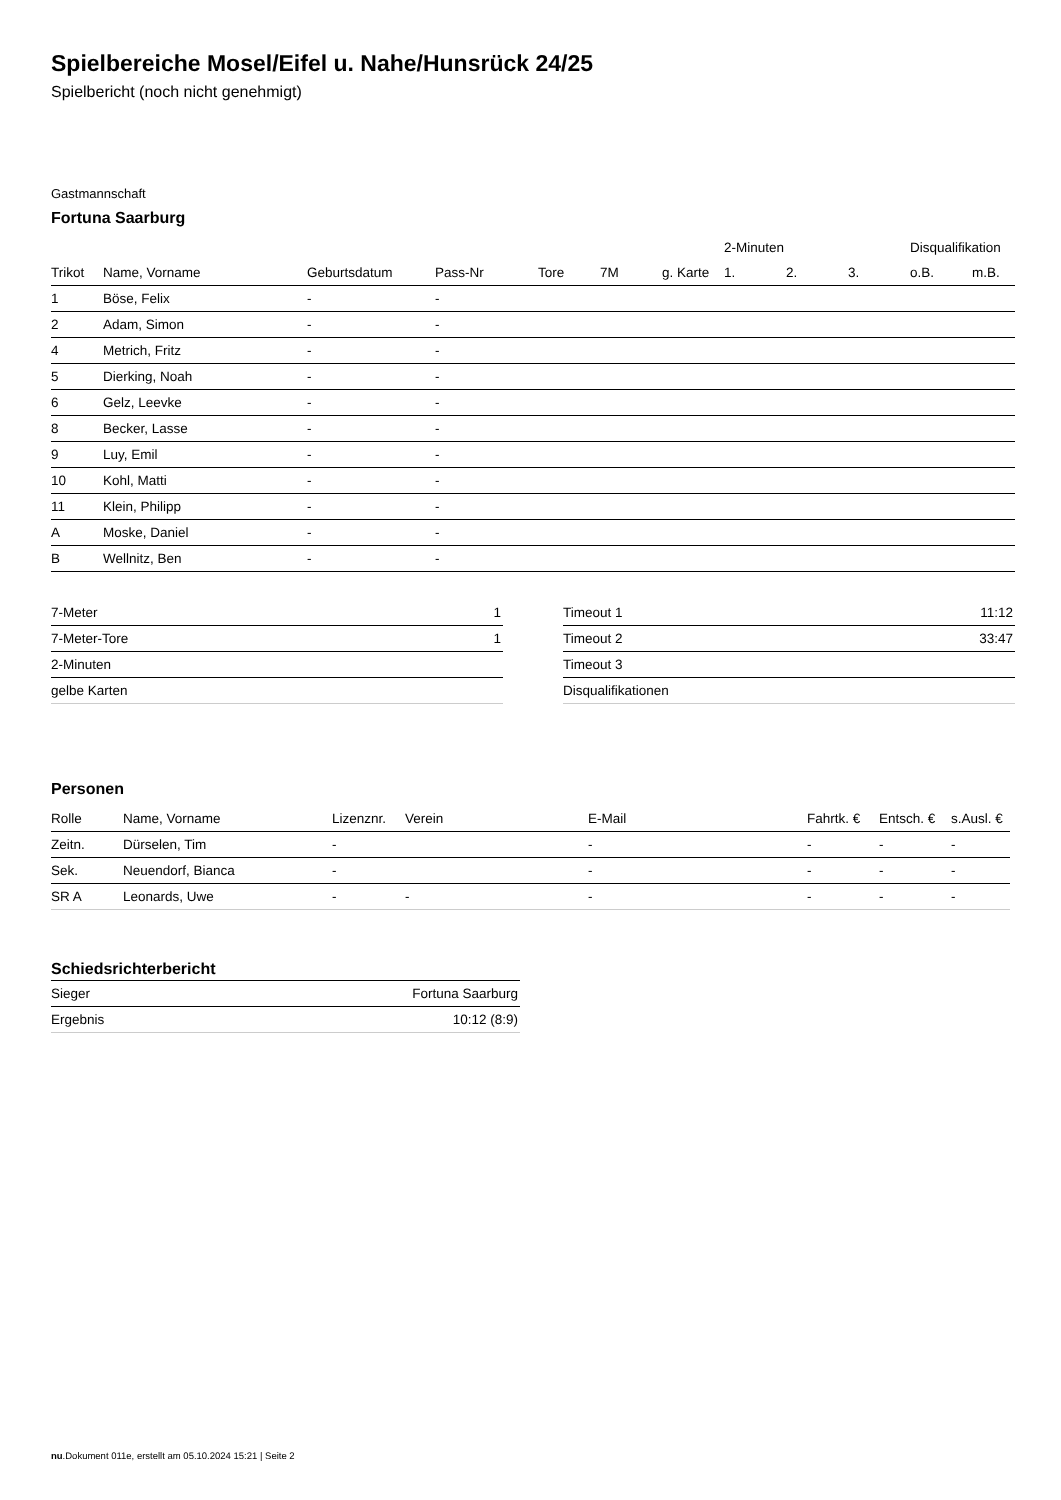Spielbereiche Mosel/Eifel u. Nahe/Hunsrück 24/25
Spielbericht (noch nicht genehmigt)
Gastmannschaft
Fortuna Saarburg
| | | | | | | | 2-Minuten | | | Disqualifikation | |
| --- | --- | --- | --- | --- | --- | --- | --- | --- | --- | --- | --- |
| Trikot | Name, Vorname | Geburtsdatum | Pass-Nr | Tore | 7M | g. Karte | 1. | 2. | 3. | o.B. | m.B. |
| 1 | Böse, Felix | - | - | | | | | | | | |
| 2 | Adam, Simon | - | - | | | | | | | | |
| 4 | Metrich, Fritz | - | - | | | | | | | | |
| 5 | Dierking, Noah | - | - | | | | | | | | |
| 6 | Gelz, Leevke | - | - | | | | | | | | |
| 8 | Becker, Lasse | - | - | | | | | | | | |
| 9 | Luy, Emil | - | - | | | | | | | | |
| 10 | Kohl, Matti | - | - | | | | | | | | |
| 11 | Klein, Philipp | - | - | | | | | | | | |
| A | Moske, Daniel | - | - | | | | | | | | |
| B | Wellnitz, Ben | - | - | | | | | | | | |
| 7-Meter | 1 |
| 7-Meter-Tore | 1 |
| 2-Minuten | |
| gelbe Karten | |
| Timeout 1 | 11:12 |
| Timeout 2 | 33:47 |
| Timeout 3 | |
| Disqualifikationen | |
Personen
| Rolle | Name, Vorname | Lizenznr. | Verein | E-Mail | Fahrtk. € | Entsch. € | s.Ausl. € |
| --- | --- | --- | --- | --- | --- | --- | --- |
| Zeitn. | Dürselen, Tim | - | | - | - | - | - |
| Sek. | Neuendorf, Bianca | - | | - | - | - | - |
| SR A | Leonards, Uwe | - | - | - | - | - | - |
Schiedsrichterbericht
| Sieger | Fortuna Saarburg |
| Ergebnis | 10:12 (8:9) |
nu.Dokument 011e, erstellt am 05.10.2024 15:21 | Seite 2